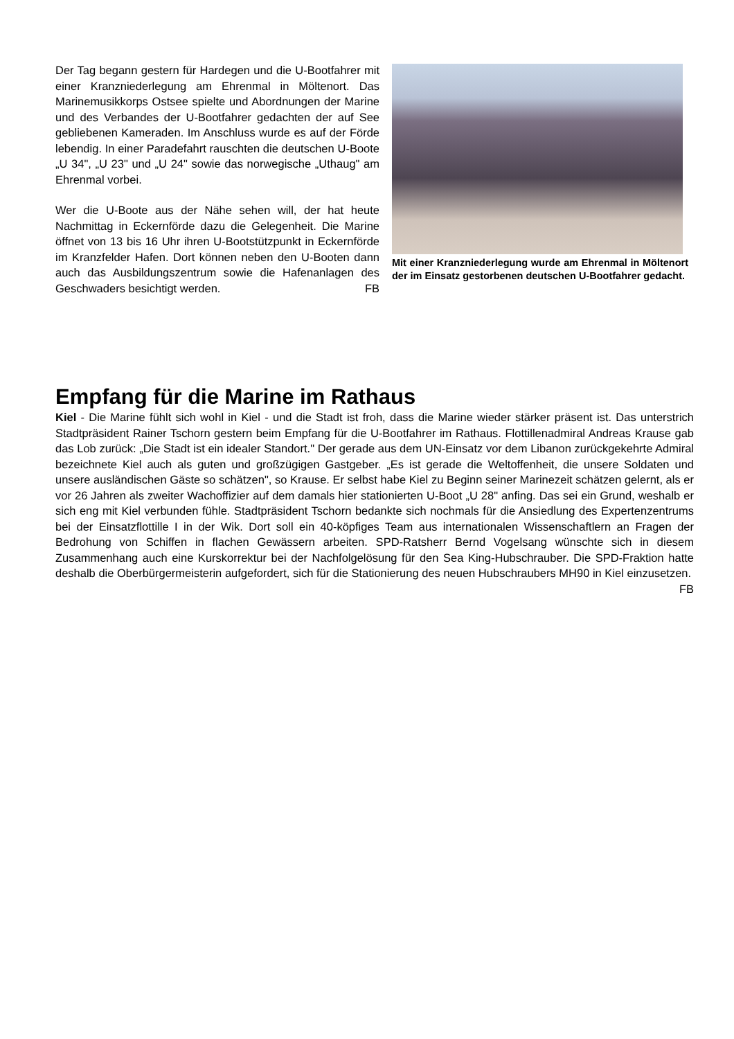Der Tag begann gestern für Hardegen und die U-Bootfahrer mit einer Kranzniederlegung am Ehrenmal in Möltenort. Das Marinemusikkorps Ostsee spielte und Abordnungen der Marine und des Verbandes der U-Bootfahrer gedachten der auf See gebliebenen Kameraden. Im Anschluss wurde es auf der Förde lebendig. In einer Paradefahrt rauschten die deutschen U-Boote „U 34", „U 23" und „U 24" sowie das norwegische „Uthaug" am Ehrenmal vorbei.
Wer die U-Boote aus der Nähe sehen will, der hat heute Nachmittag in Eckernförde dazu die Gelegenheit. Die Marine öffnet von 13 bis 16 Uhr ihren U-Bootstützpunkt in Eckernförde im Kranzfelder Hafen. Dort können neben den U-Booten dann auch das Ausbildungszentrum sowie die Hafenanlagen des Geschwaders besichtigt werden. FB
Mit einer Kranzniederlegung wurde am Ehrenmal in Möltenort der im Einsatz gestorbenen deutschen U-Bootfahrer gedacht.
Empfang für die Marine im Rathaus
Kiel - Die Marine fühlt sich wohl in Kiel - und die Stadt ist froh, dass die Marine wieder stärker präsent ist. Das unterstrich Stadtpräsident Rainer Tschorn gestern beim Empfang für die U-Bootfahrer im Rathaus. Flottillenadmiral Andreas Krause gab das Lob zurück: „Die Stadt ist ein idealer Standort." Der gerade aus dem UN-Einsatz vor dem Libanon zurückgekehrte Admiral bezeichnete Kiel auch als guten und großzügigen Gastgeber. „Es ist gerade die Weltoffenheit, die unsere Soldaten und unsere ausländischen Gäste so schätzen", so Krause. Er selbst habe Kiel zu Beginn seiner Marinezeit schätzen gelernt, als er vor 26 Jahren als zweiter Wachoffizier auf dem damals hier stationierten U-Boot „U 28" anfing. Das sei ein Grund, weshalb er sich eng mit Kiel verbunden fühle. Stadtpräsident Tschorn bedankte sich nochmals für die Ansiedlung des Expertenzentrums bei der Einsatzflottille I in der Wik. Dort soll ein 40-köpfiges Team aus internationalen Wissenschaftlern an Fragen der Bedrohung von Schiffen in flachen Gewässern arbeiten. SPD-Ratsherr Bernd Vogelsang wünschte sich in diesem Zusammenhang auch eine Kurskorrektur bei der Nachfolgelösung für den Sea King-Hubschrauber. Die SPD-Fraktion hatte deshalb die Oberbürgermeisterin aufgefordert, sich für die Stationierung des neuen Hubschraubers MH90 in Kiel einzusetzen. FB